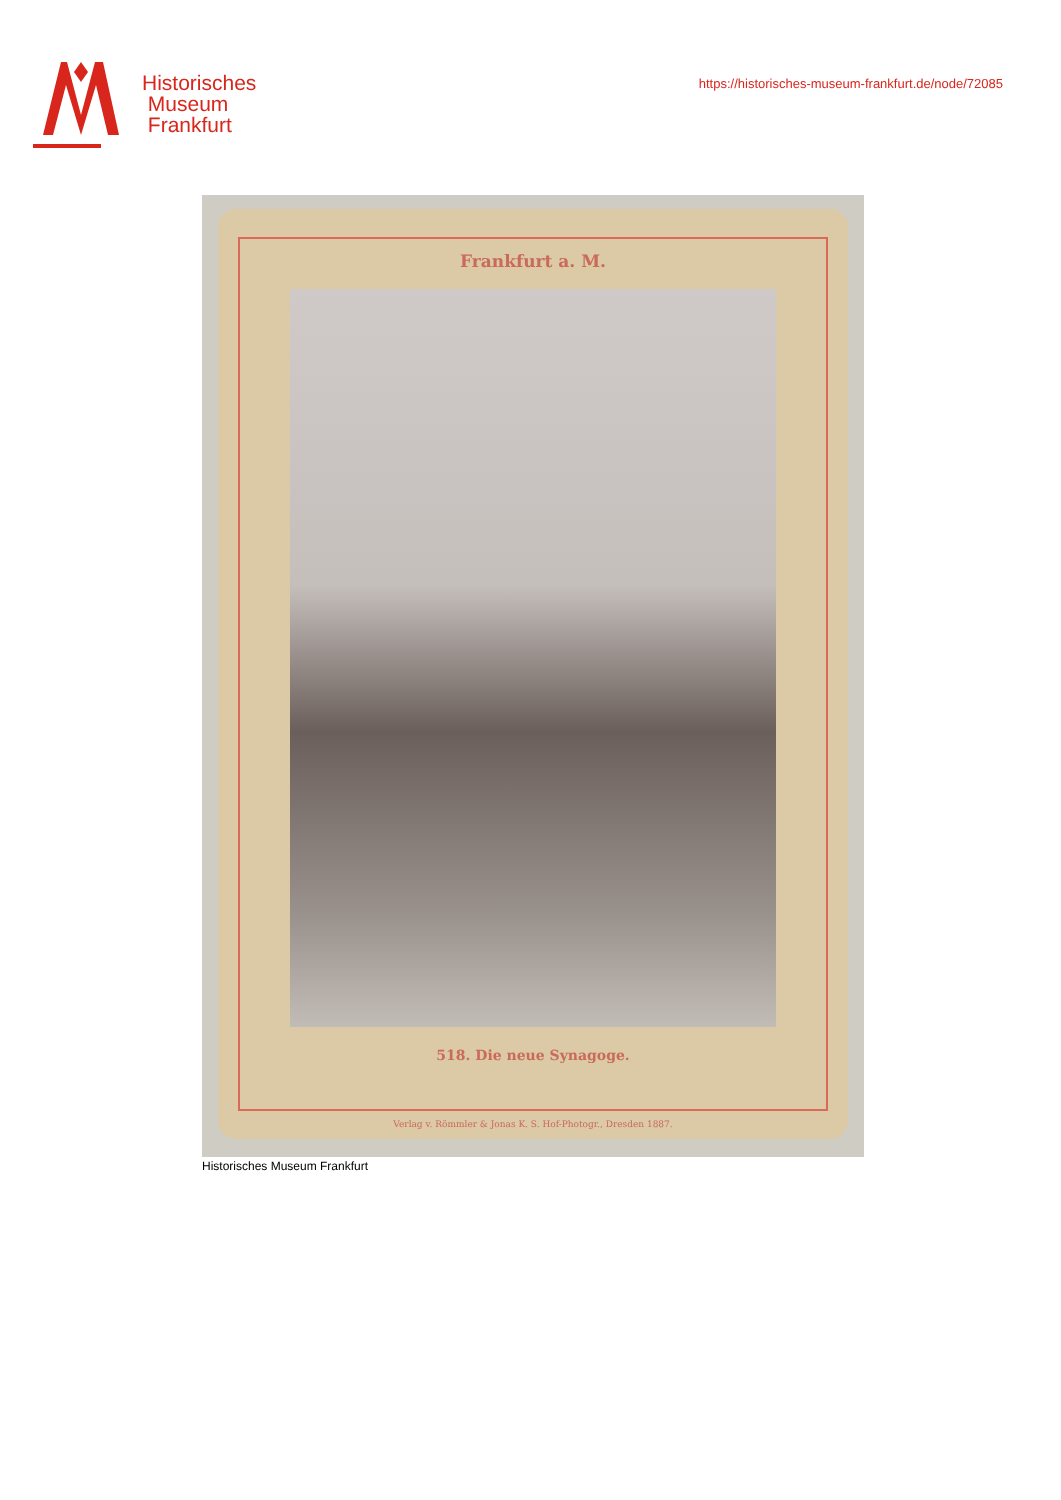Historisches
Museum
Frankfurt
https://historisches-museum-frankfurt.de/node/72085
Frankfurt a. M.
518. Die neue Synagoge.
Verlag v. Römmler & Jonas K. S. Hof-Photogr., Dresden 1887.
Historisches Museum Frankfurt